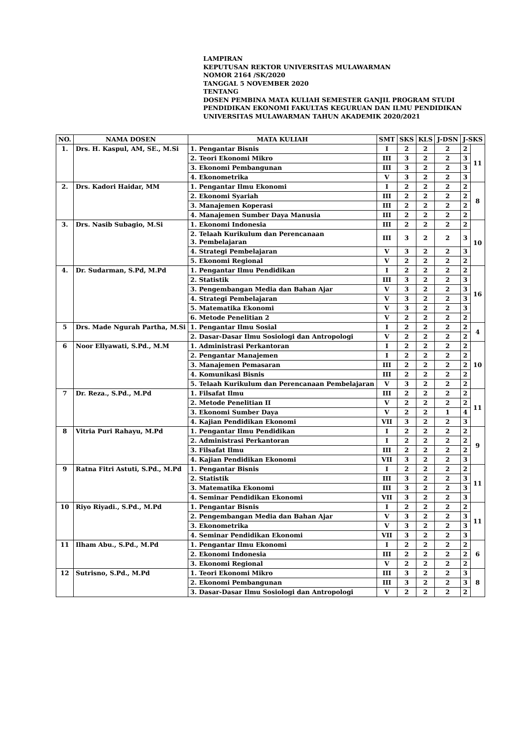LAMPIRAN
KEPUTUSAN REKTOR UNIVERSITAS MULAWARMAN
NOMOR 2164 /SK/2020
TANGGAL 5 NOVEMBER 2020
TENTANG
DOSEN PEMBINA MATA KULIAH SEMESTER GANJIL PROGRAM STUDI PENDIDIKAN EKONOMI FAKULTAS KEGURUAN DAN ILMU PENDIDIKAN UNIVERSITAS MULAWARMAN TAHUN AKADEMIK 2020/2021
| NO. | NAMA DOSEN | MATA KULIAH | SMT | SKS | KLS | J-DSN | J-SKS | |
| --- | --- | --- | --- | --- | --- | --- | --- | --- |
| 1. | Drs. H. Kaspul, AM, SE., M.Si | 1. Pengantar Bisnis | I | 2 | 2 | 2 | 2 | 11 |
| | | 2. Teori Ekonomi Mikro | III | 3 | 2 | 2 | 3 | |
| | | 3. Ekonomi Pembangunan | III | 3 | 2 | 2 | 3 | |
| | | 4. Ekonometrika | V | 3 | 2 | 2 | 3 | |
| 2. | Drs. Kadori Haidar, MM | 1. Pengantar Ilmu Ekonomi | I | 2 | 2 | 2 | 2 | 8 |
| | | 2. Ekonomi Syariah | III | 2 | 2 | 2 | 2 | |
| | | 3. Manajemen Koperasi | III | 2 | 2 | 2 | 2 | |
| | | 4. Manajemen Sumber Daya Manusia | III | 2 | 2 | 2 | 2 | |
| 3. | Drs. Nasib Subagio, M.Si | 1. Ekonomi Indonesia | III | 2 | 2 | 2 | 2 | 10 |
| | | 2. Telaah Kurikulum dan Perencanaan 3. Pembelajaran | III | 3 | 2 | 2 | 3 | |
| | | 4. Strategi Pembelajaran | V | 3 | 2 | 2 | 3 | |
| | | 5. Ekonomi Regional | V | 2 | 2 | 2 | 2 | |
| 4. | Dr. Sudarman, S.Pd, M.Pd | 1. Pengantar Ilmu Pendidikan | I | 2 | 2 | 2 | 2 | 16 |
| | | 2. Statistik | III | 3 | 2 | 2 | 3 | |
| | | 3. Pengembangan Media dan Bahan Ajar | V | 3 | 2 | 2 | 3 | |
| | | 4. Strategi Pembelajaran | V | 3 | 2 | 2 | 3 | |
| | | 5. Matematika Ekonomi | V | 3 | 2 | 2 | 3 | |
| | | 6. Metode Penelitian 2 | V | 2 | 2 | 2 | 2 | |
| 5 | Drs. Made Ngurah Partha, M.Si | 1. Pengantar Ilmu Sosial | I | 2 | 2 | 2 | 2 | 4 |
| | | 2. Dasar-Dasar Ilmu Sosiologi dan Antropologi | V | 2 | 2 | 2 | 2 | |
| 6 | Noor Ellyawati, S.Pd., M.M | 1. Administrasi Perkantoran | I | 2 | 2 | 2 | 2 | 10 |
| | | 2. Pengantar Manajemen | I | 2 | 2 | 2 | 2 | |
| | | 3. Manajemen Pemasaran | III | 2 | 2 | 2 | 2 | |
| | | 4. Komunikasi Bisnis | III | 2 | 2 | 2 | 2 | |
| | | 5. Telaah Kurikulum dan Perencanaan Pembelajaran | V | 3 | 2 | 2 | 2 | |
| 7 | Dr. Reza., S.Pd., M.Pd | 1. Filsafat Ilmu | III | 2 | 2 | 2 | 2 | 11 |
| | | 2. Metode Penelitian II | V | 2 | 2 | 2 | 2 | |
| | | 3. Ekonomi Sumber Daya | V | 2 | 2 | 1 | 4 | |
| | | 4. Kajian Pendidikan Ekonomi | VII | 3 | 2 | 2 | 3 | |
| 8 | Vitria Puri Rahayu, M.Pd | 1. Pengantar Ilmu Pendidikan | I | 2 | 2 | 2 | 2 | 9 |
| | | 2. Administrasi Perkantoran | I | 2 | 2 | 2 | 2 | |
| | | 3. Filsafat Ilmu | III | 2 | 2 | 2 | 2 | |
| | | 4. Kajian Pendidikan Ekonomi | VII | 3 | 2 | 2 | 3 | |
| 9 | Ratna Fitri Astuti, S.Pd., M.Pd | 1. Pengantar Bisnis | I | 2 | 2 | 2 | 2 | 11 |
| | | 2. Statistik | III | 3 | 2 | 2 | 3 | |
| | | 3. Matematika Ekonomi | III | 3 | 2 | 2 | 3 | |
| | | 4. Seminar Pendidikan Ekonomi | VII | 3 | 2 | 2 | 3 | |
| 10 | Riyo Riyadi., S.Pd., M.Pd | 1. Pengantar Bisnis | I | 2 | 2 | 2 | 2 | 11 |
| | | 2. Pengembangan Media dan Bahan Ajar | V | 3 | 2 | 2 | 3 | |
| | | 3. Ekonometrika | V | 3 | 2 | 2 | 3 | |
| | | 4. Seminar Pendidikan Ekonomi | VII | 3 | 2 | 2 | 3 | |
| 11 | Ilham Abu., S.Pd., M.Pd | 1. Pengantar Ilmu Ekonomi | I | 2 | 2 | 2 | 2 | 6 |
| | | 2. Ekonomi Indonesia | III | 2 | 2 | 2 | 2 | |
| | | 3. Ekonomi Regional | V | 2 | 2 | 2 | 2 | |
| 12 | Sutrisno, S.Pd., M.Pd | 1. Teori Ekonomi Mikro | III | 3 | 2 | 2 | 3 | 8 |
| | | 2. Ekonomi Pembangunan | III | 3 | 2 | 2 | 3 | |
| | | 3. Dasar-Dasar Ilmu Sosiologi dan Antropologi | V | 2 | 2 | 2 | 2 | |